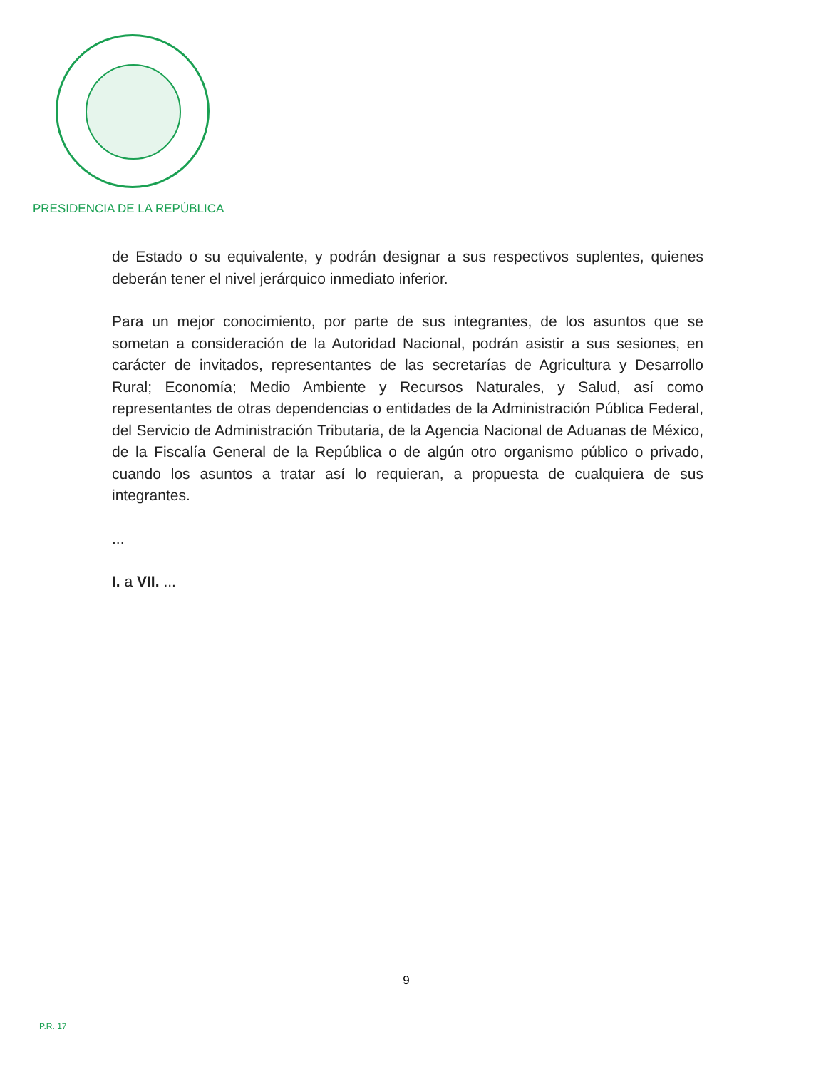PRESIDENCIA DE LA REPÚBLICA
de Estado o su equivalente, y podrán designar a sus respectivos suplentes, quienes deberán tener el nivel jerárquico inmediato inferior.
Para un mejor conocimiento, por parte de sus integrantes, de los asuntos que se sometan a consideración de la Autoridad Nacional, podrán asistir a sus sesiones, en carácter de invitados, representantes de las secretarías de Agricultura y Desarrollo Rural; Economía; Medio Ambiente y Recursos Naturales, y Salud, así como representantes de otras dependencias o entidades de la Administración Pública Federal, del Servicio de Administración Tributaria, de la Agencia Nacional de Aduanas de México, de la Fiscalía General de la República o de algún otro organismo público o privado, cuando los asuntos a tratar así lo requieran, a propuesta de cualquiera de sus integrantes.
...
I. a VII. ...
9
P.R. 17